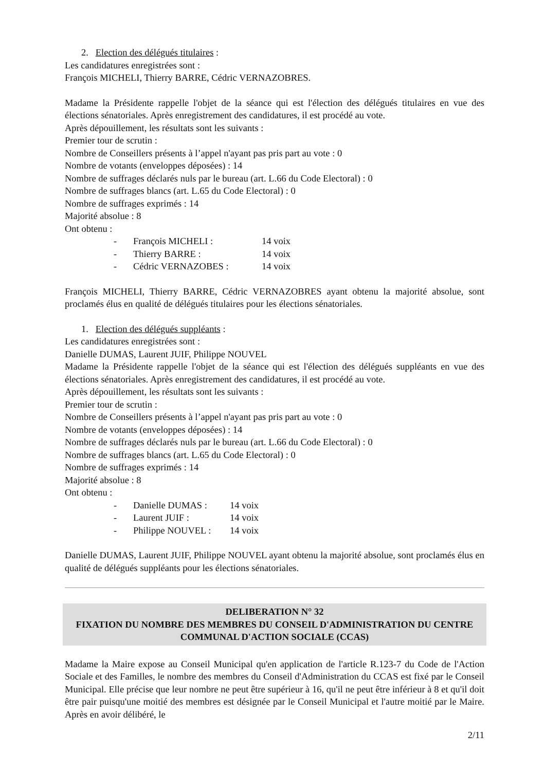2. Election des délégués titulaires :
Les candidatures enregistrées sont :
François MICHELI, Thierry BARRE, Cédric VERNAZOBRES.
Madame la Présidente rappelle l'objet de la séance qui est l'élection des délégués titulaires en vue des élections sénatoriales. Après enregistrement des candidatures, il est procédé au vote.
Après dépouillement, les résultats sont les suivants :
Premier tour de scrutin :
Nombre de Conseillers présents à l’appel n'ayant pas pris part au vote : 0
Nombre de votants (enveloppes déposées) : 14
Nombre de suffrages déclarés nuls par le bureau (art. L.66 du Code Electoral) : 0
Nombre de suffrages blancs (art. L.65 du Code Electoral) : 0
Nombre de suffrages exprimés : 14
Majorité absolue : 8
Ont obtenu :
- François MICHELI : 14 voix - Thierry BARRE : 14 voix - Cédric VERNAZOBES : 14 voix
François MICHELI, Thierry BARRE, Cédric VERNAZOBRES ayant obtenu la majorité absolue, sont proclamés élus en qualité de délégués titulaires pour les élections sénatoriales.
1. Election des délégués suppléants :
Les candidatures enregistrées sont :
Danielle DUMAS, Laurent JUIF, Philippe NOUVEL
Madame la Présidente rappelle l'objet de la séance qui est l'élection des délégués suppléants en vue des élections sénatoriales. Après enregistrement des candidatures, il est procédé au vote.
Après dépouillement, les résultats sont les suivants :
Premier tour de scrutin :
Nombre de Conseillers présents à l’appel n'ayant pas pris part au vote : 0
Nombre de votants (enveloppes déposées) : 14
Nombre de suffrages déclarés nuls par le bureau (art. L.66 du Code Electoral) : 0
Nombre de suffrages blancs (art. L.65 du Code Electoral) : 0
Nombre de suffrages exprimés : 14
Majorité absolue : 8
Ont obtenu :
- Danielle DUMAS : 14 voix - Laurent JUIF : 14 voix - Philippe NOUVEL : 14 voix
Danielle DUMAS, Laurent JUIF, Philippe NOUVEL ayant obtenu la majorité absolue, sont proclamés élus en qualité de délégués suppléants pour les élections sénatoriales.
DELIBERATION N° 32
FIXATION DU NOMBRE DES MEMBRES DU CONSEIL D'ADMINISTRATION DU CENTRE COMMUNAL D'ACTION SOCIALE (CCAS)
Madame la Maire expose au Conseil Municipal qu'en application de l'article R.123-7 du Code de l'Action Sociale et des Familles, le nombre des membres du Conseil d'Administration du CCAS est fixé par le Conseil Municipal. Elle précise que leur nombre ne peut être supérieur à 16, qu'il ne peut être inférieur à 8 et qu'il doit être pair puisqu'une moitié des membres est désignée par le Conseil Municipal et l'autre moitié par le Maire. Après en avoir délibéré, le
2/11